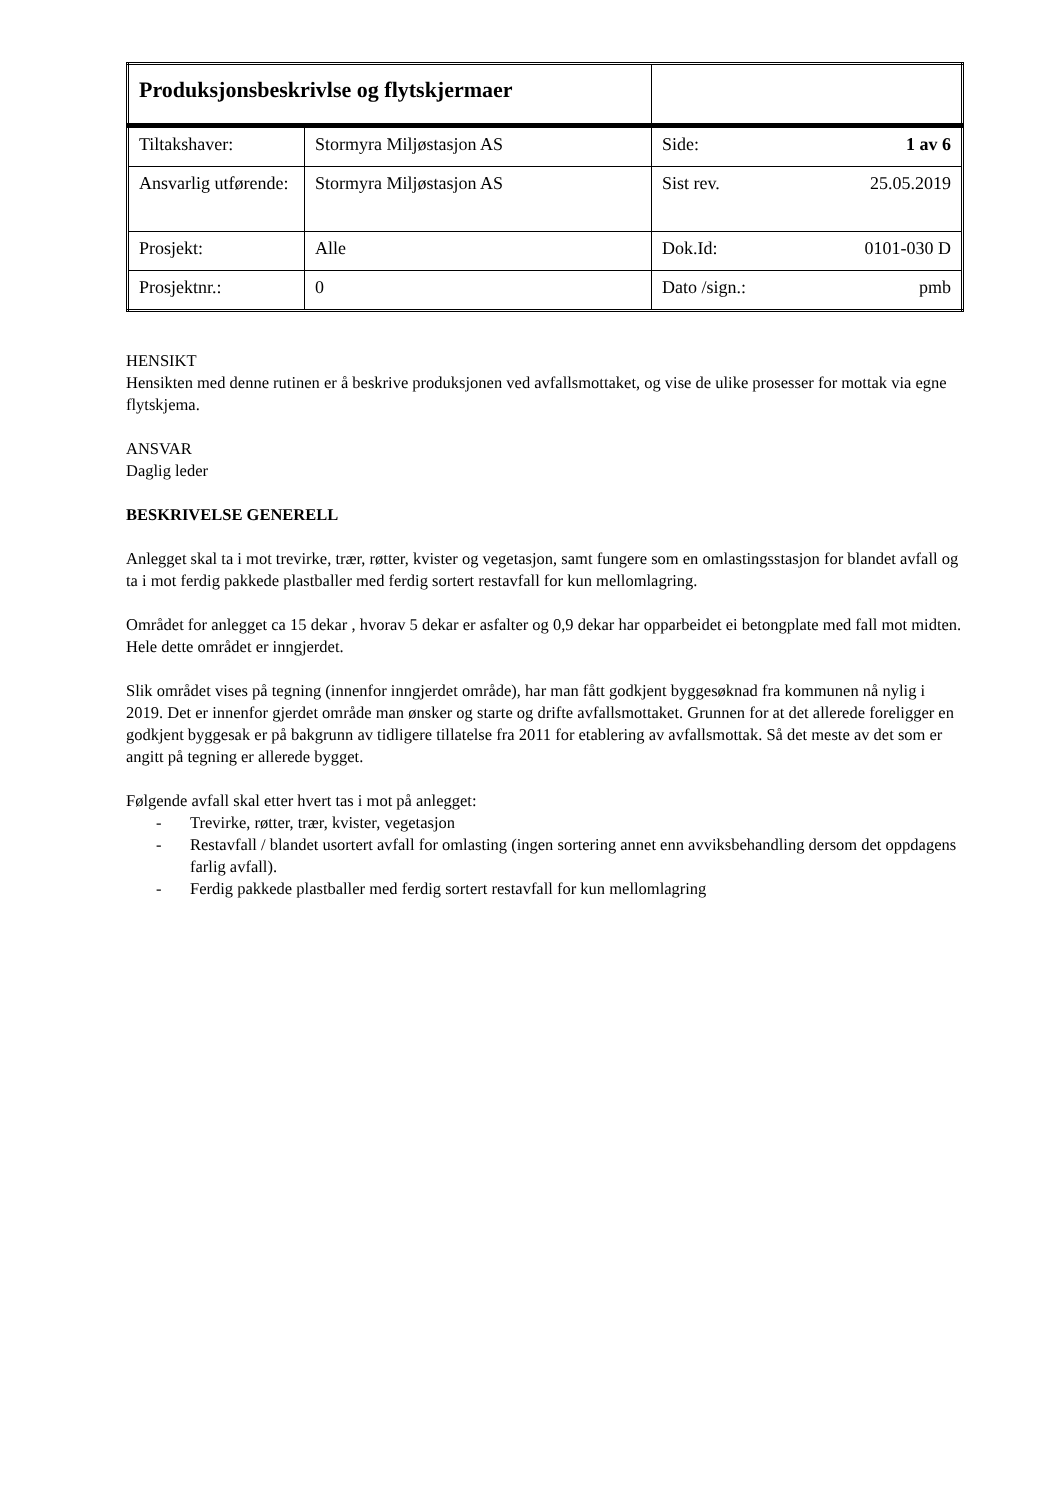| Produksjonsbeskrivlse og flytskjermaer | | |
| Tiltakshaver: | Stormyra Miljøstasjon AS | Side: 1 av 6 |
| Ansvarlig utførende: | Stormyra Miljøstasjon AS | Sist rev. 25.05.2019 |
| Prosjekt: | Alle | Dok.Id: 0101-030 D |
| Prosjektnr.: | 0 | Dato /sign.: pmb |
HENSIKT
Hensikten med denne rutinen er å beskrive produksjonen ved avfallsmottaket, og vise de ulike prosesser for mottak via egne flytskjema.
ANSVAR
Daglig leder
BESKRIVELSE GENERELL
Anlegget skal ta i mot trevirke, trær, røtter, kvister og vegetasjon, samt fungere som en omlastingsstasjon for blandet avfall og ta i mot ferdig pakkede plastballer med ferdig sortert restavfall for kun mellomlagring.
Området for anlegget ca 15 dekar , hvorav 5 dekar er asfalter og 0,9 dekar har opparbeidet ei betongplate med fall mot midten. Hele dette området er inngjerdet.
Slik området vises på tegning (innenfor inngjerdet område), har man fått godkjent byggesøknad fra kommunen nå nylig i 2019. Det er innenfor gjerdet område man ønsker og starte og drifte avfallsmottaket. Grunnen for at det allerede foreligger en godkjent byggesak er på bakgrunn av tidligere tillatelse fra 2011 for etablering av avfallsmottak. Så det meste av det som er angitt på tegning er allerede bygget.
Følgende avfall skal etter hvert tas i mot på anlegget:
- Trevirke, røtter, trær, kvister, vegetasjon
- Restavfall / blandet usortert avfall for omlasting (ingen sortering annet enn avviksbehandling dersom det oppdagens farlig avfall).
- Ferdig pakkede plastballer med ferdig sortert restavfall for kun mellomlagring